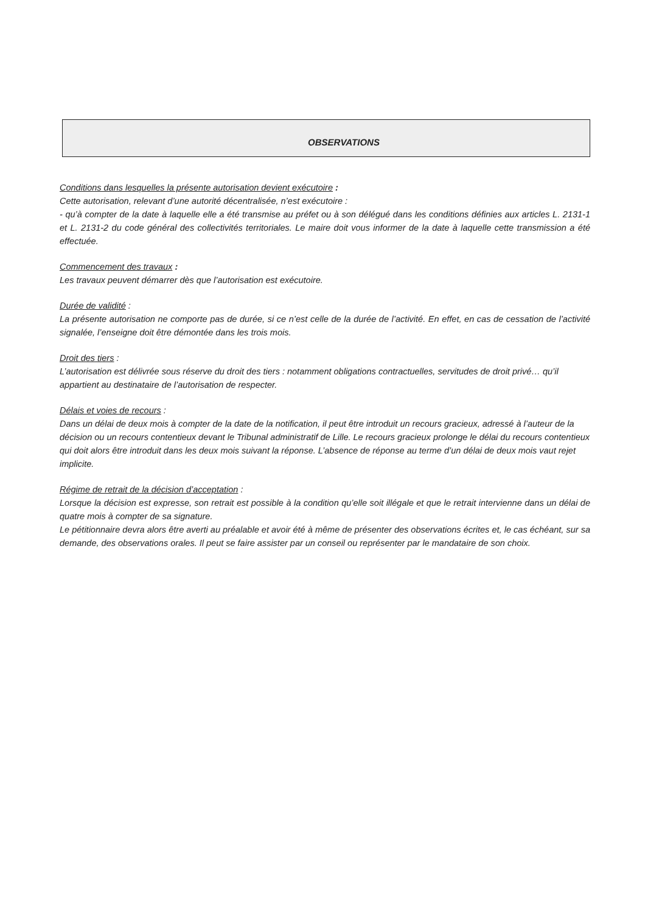OBSERVATIONS
Conditions dans lesquelles la présente autorisation devient exécutoire :
Cette autorisation, relevant d’une autorité décentralisée, n’est exécutoire :
- qu’à compter de la date à laquelle elle a été transmise au préfet ou à son délégué dans les conditions définies aux articles L. 2131-1 et L. 2131-2 du code général des collectivités territoriales. Le maire doit vous informer de la date à laquelle cette transmission a été effectuée.
Commencement des travaux :
Les travaux peuvent démarrer dès que l’autorisation est exécutoire.
Durée de validité :
La présente autorisation ne comporte pas de durée, si ce n’est celle de la durée de l’activité. En effet, en cas de cessation de l’activité signalée, l’enseigne doit être démontée dans les trois mois.
Droit des tiers :
L’autorisation est délivrée sous réserve du droit des tiers : notamment obligations contractuelles, servitudes de droit privé… qu’il appartient au destinataire de l’autorisation de respecter.
Délais et voies de recours :
Dans un délai de deux mois à compter de la date de la notification, il peut être introduit un recours gracieux, adressé à l’auteur de la décision ou un recours contentieux devant le Tribunal administratif de Lille. Le recours gracieux prolonge le délai du recours contentieux qui doit alors être introduit dans les deux mois suivant la réponse. L’absence de réponse au terme d’un délai de deux mois vaut rejet implicite.
Régime de retrait de la décision d’acceptation :
Lorsque la décision est expresse, son retrait est possible à la condition qu’elle soit illégale et que le retrait intervienne dans un délai de quatre mois à compter de sa signature.
Le pétitionnaire devra alors être averti au préalable et avoir été à même de présenter des observations écrites et, le cas échéant, sur sa demande, des observations orales. Il peut se faire assister par un conseil ou représenter par le mandataire de son choix.